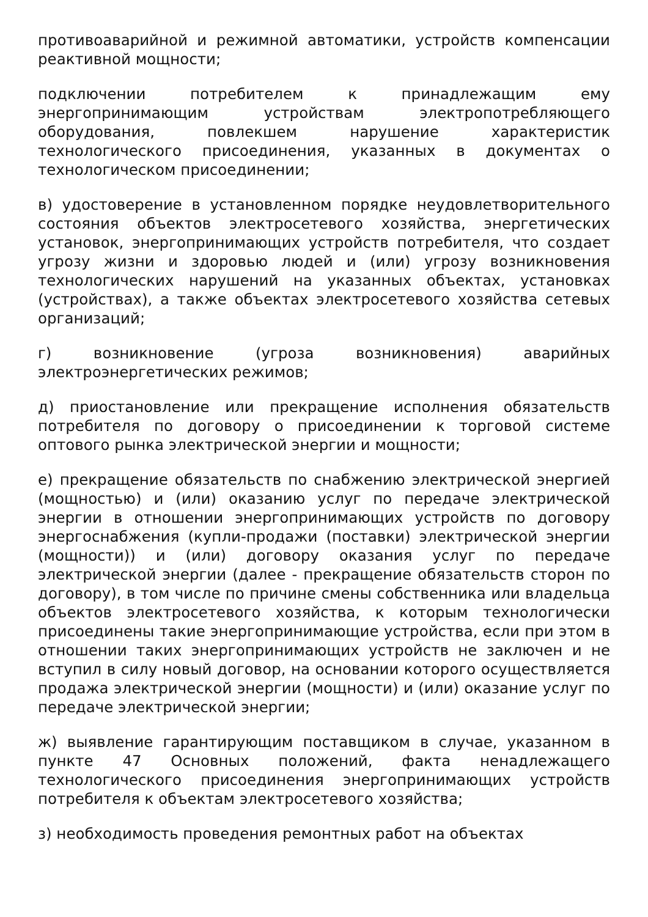противоаварийной и режимной автоматики, устройств компенсации реактивной мощности;
подключении потребителем к принадлежащим ему энергопринимающим устройствам электропотребляющего оборудования, повлекшем нарушение характеристик технологического присоединения, указанных в документах о технологическом присоединении;
в) удостоверение в установленном порядке неудовлетворительного состояния объектов электросетевого хозяйства, энергетических установок, энергопринимающих устройств потребителя, что создает угрозу жизни и здоровью людей и (или) угрозу возникновения технологических нарушений на указанных объектах, установках (устройствах), а также объектах электросетевого хозяйства сетевых организаций;
г) возникновение (угроза возникновения) аварийных электроэнергетических режимов;
д) приостановление или прекращение исполнения обязательств потребителя по договору о присоединении к торговой системе оптового рынка электрической энергии и мощности;
е) прекращение обязательств по снабжению электрической энергией (мощностью) и (или) оказанию услуг по передаче электрической энергии в отношении энергопринимающих устройств по договору энергоснабжения (купли-продажи (поставки) электрической энергии (мощности)) и (или) договору оказания услуг по передаче электрической энергии (далее - прекращение обязательств сторон по договору), в том числе по причине смены собственника или владельца объектов электросетевого хозяйства, к которым технологически присоединены такие энергопринимающие устройства, если при этом в отношении таких энергопринимающих устройств не заключен и не вступил в силу новый договор, на основании которого осуществляется продажа электрической энергии (мощности) и (или) оказание услуг по передаче электрической энергии;
ж) выявление гарантирующим поставщиком в случае, указанном в пункте 47 Основных положений, факта ненадлежащего технологического присоединения энергопринимающих устройств потребителя к объектам электросетевого хозяйства;
з) необходимость проведения ремонтных работ на объектах